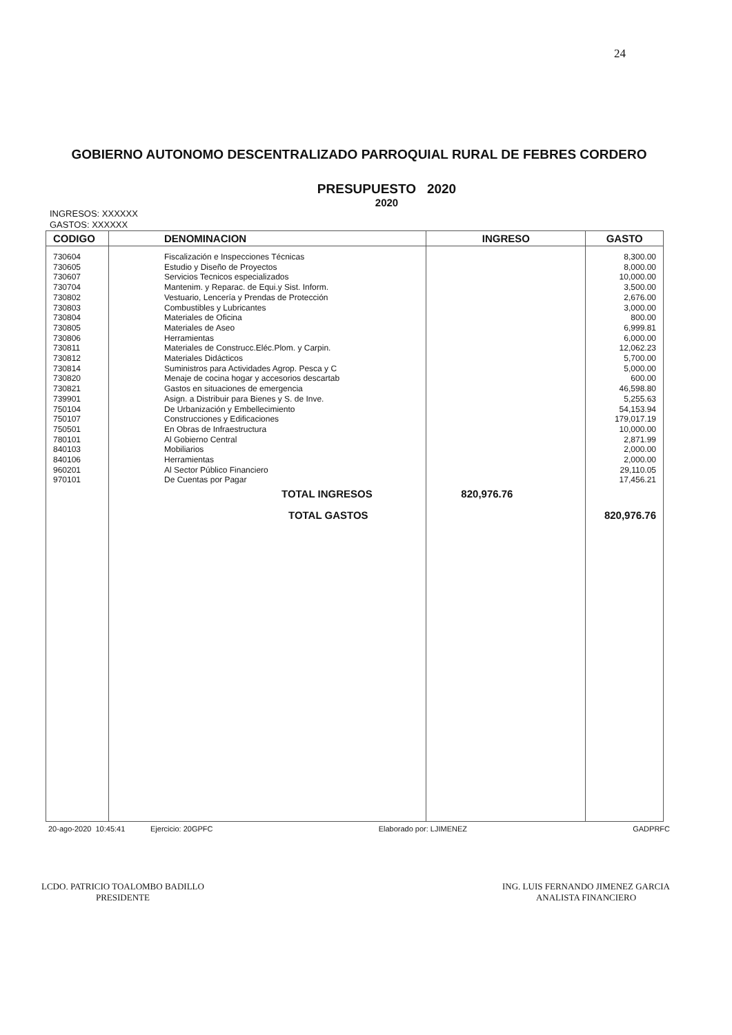24
GOBIERNO AUTONOMO DESCENTRALIZADO PARROQUIAL RURAL DE FEBRES CORDERO
PRESUPUESTO 2020
2020
INGRESOS: XXXXXX
GASTOS: XXXXXX
| CODIGO | DENOMINACION | INGRESO | GASTO |
| --- | --- | --- | --- |
| 730604 | Fiscalización e Inspecciones Técnicas | | 8,300.00 |
| 730605 | Estudio y Diseño de Proyectos | | 8,000.00 |
| 730607 | Servicios Tecnicos especializados | | 10,000.00 |
| 730704 | Mantenim. y Reparac. de Equi.y Sist. Inform. | | 3,500.00 |
| 730802 | Vestuario, Lencería y Prendas de Protección | | 2,676.00 |
| 730803 | Combustibles y Lubricantes | | 3,000.00 |
| 730804 | Materiales de Oficina | | 800.00 |
| 730805 | Materiales de Aseo | | 6,999.81 |
| 730806 | Herramientas | | 6,000.00 |
| 730811 | Materiales de Construcc.Eléc.Plom. y Carpin. | | 12,062.23 |
| 730812 | Materiales Didácticos | | 5,700.00 |
| 730814 | Suministros para Actividades Agrop. Pesca y C | | 5,000.00 |
| 730820 | Menaje de cocina hogar y accesorios descartab | | 600.00 |
| 730821 | Gastos en situaciones de emergencia | | 46,598.80 |
| 739901 | Asign. a Distribuir para Bienes y S. de Inve. | | 5,255.63 |
| 750104 | De Urbanización y Embellecimiento | | 54,153.94 |
| 750107 | Construcciones y Edificaciones | | 179,017.19 |
| 750501 | En Obras de Infraestructura | | 10,000.00 |
| 780101 | Al Gobierno Central | | 2,871.99 |
| 840103 | Mobiliarios | | 2,000.00 |
| 840106 | Herramientas | | 2,000.00 |
| 960201 | Al Sector Público Financiero | | 29,110.05 |
| 970101 | De Cuentas por Pagar | | 17,456.21 |
| | TOTAL INGRESOS | 820,976.76 | |
| | TOTAL GASTOS | | 820,976.76 |
20-ago-2020 10:45:41 Ejercicio: 20GPFC Elaborado por: LJIMENEZ GADPRFC
LCDO. PATRICIO TOALOMBO BADILLO
PRESIDENTE
ING. LUIS FERNANDO JIMENEZ GARCIA
ANALISTA FINANCIERO